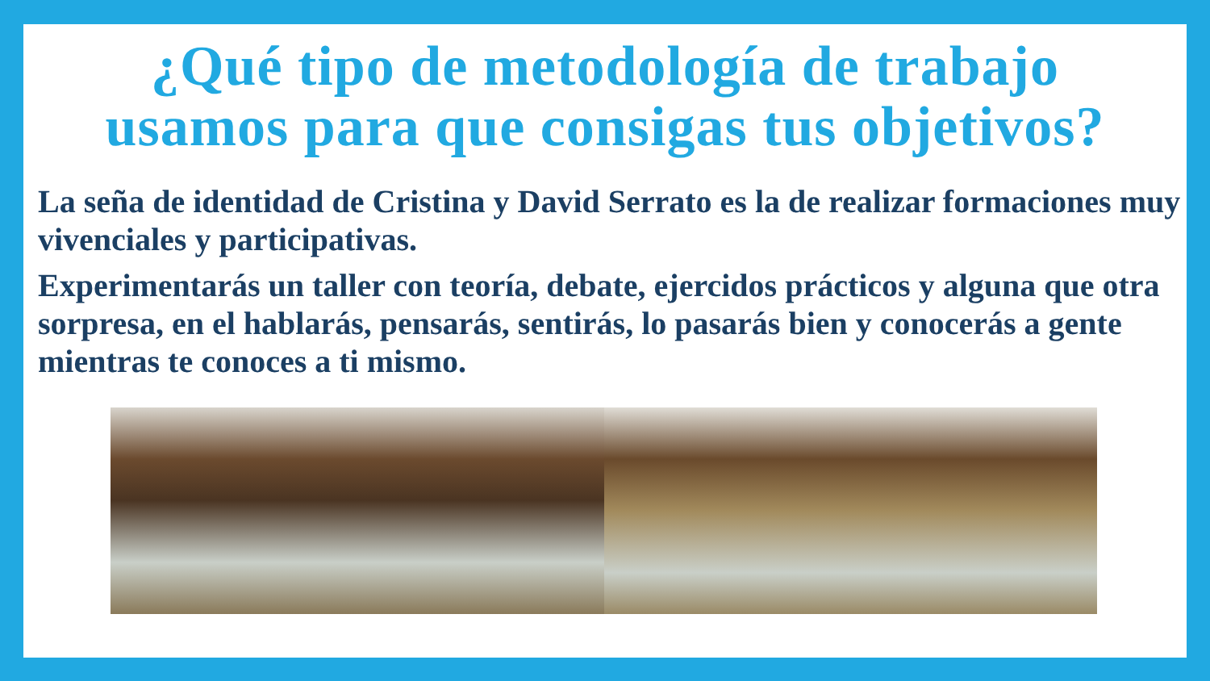¿Qué tipo de metodología de trabajo
usamos para que consigas tus objetivos?
La seña de identidad de Cristina y David Serrato es la de realizar formaciones muy vivenciales y participativas.
Experimentarás un taller con teoría, debate, ejercidos prácticos y alguna que otra sorpresa, en el hablarás, pensarás, sentirás, lo pasarás bien y conocerás a gente mientras te conoces a ti mismo.